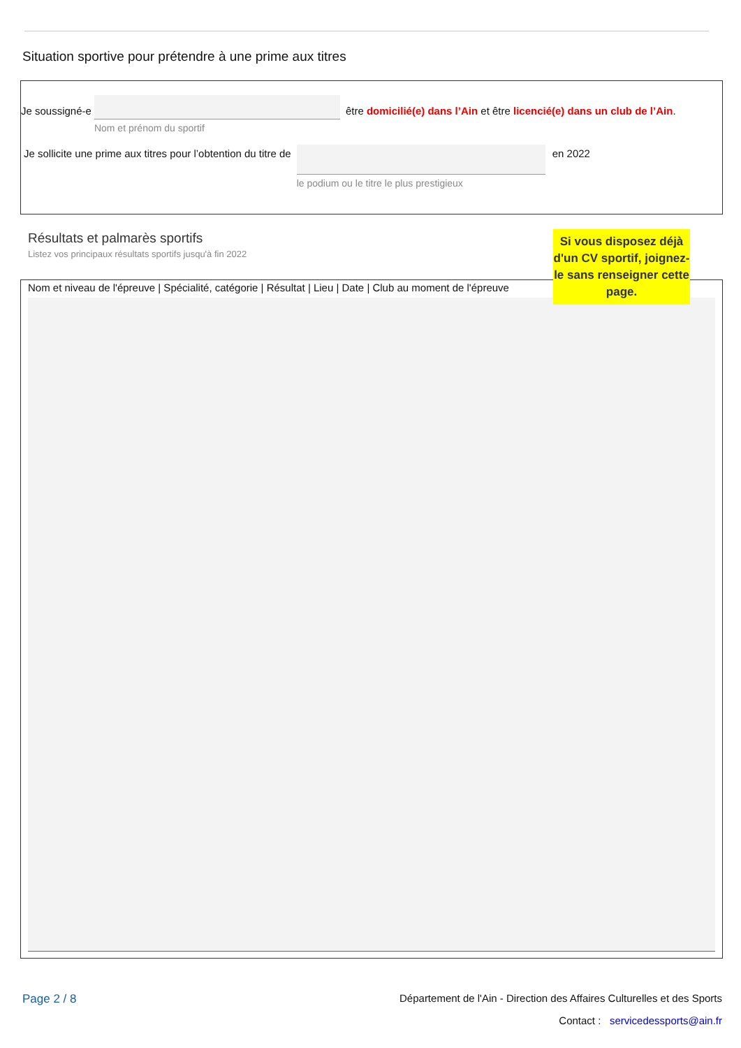Situation sportive pour prétendre à une prime aux titres
Je soussigné-e
Nom et prénom du sportif
être domicilié(e) dans l’Ain et être licencié(e) dans un club de l’Ain.
Je sollicite une prime aux titres pour l’obtention du titre de
le podium ou le titre le plus prestigieux
en 2022
Résultats et palmarès sportifs
Listez vos principaux résultats sportifs jusqu'à fin 2022
Nom et niveau de l'épreuve | Spécialité, catégorie | Résultat | Lieu | Date | Club au moment de l'épreuve
Si vous disposez déjà d'un CV sportif, joignez-le sans renseigner cette page.
Page 2 / 8 Département de l'Ain - Direction des Affaires Culturelles et des Sports
Contact : servicedessports@ain.fr